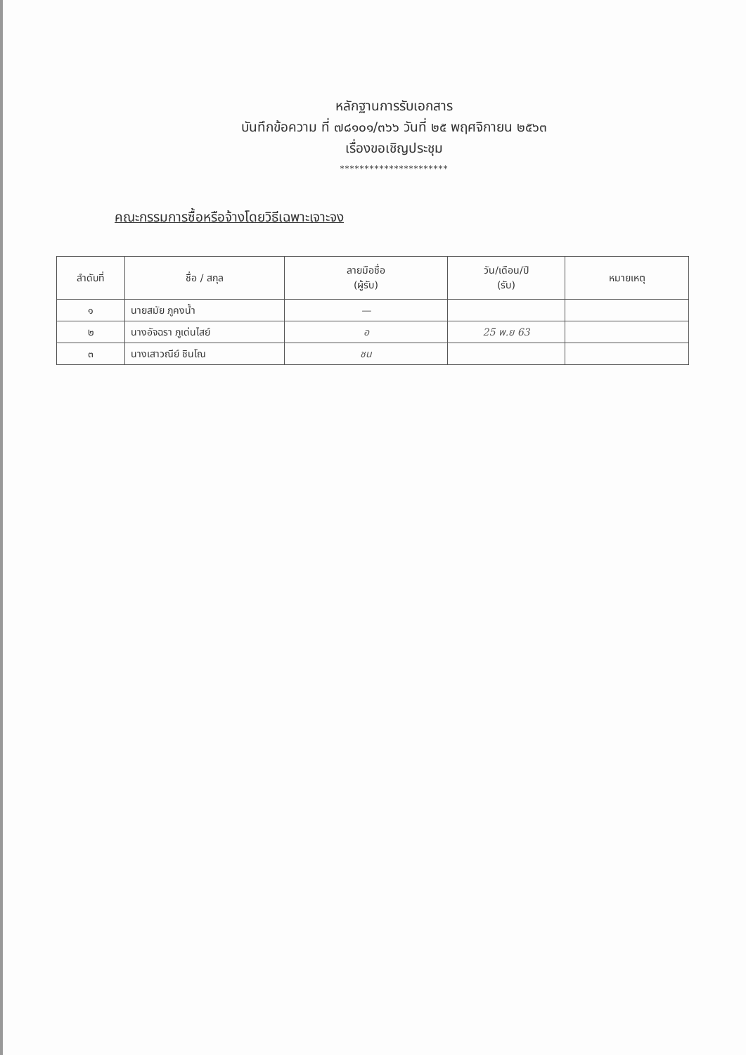หลักฐานการรับเอกสาร
บันทึกข้อความ ที่ ๗๘๑๐๑/๓๖๖ วันที่ ๒๕ พฤศจิกายน ๒๕๖๓
เรื่องขอเชิญประชุม
**********************
คณะกรรมการซื้อหรือจ้างโดยวิธีเฉพาะเจาะจง
| ลำดับที่ | ชื่อ / สกุล | ลายมือชื่อ (ผู้รับ) | วัน/เดือน/ปี (รับ) | หมายเหตุ |
| --- | --- | --- | --- | --- |
| ๑ | นายสมัย ภูคงน้ำ | — | | |
| ๒ | นางอัจฉรา ภูเด่นไสย์ | อ | 25 พ.ย 63 | |
| ๓ | นางเสาวณีย์ ชินโณ | ชน | | |